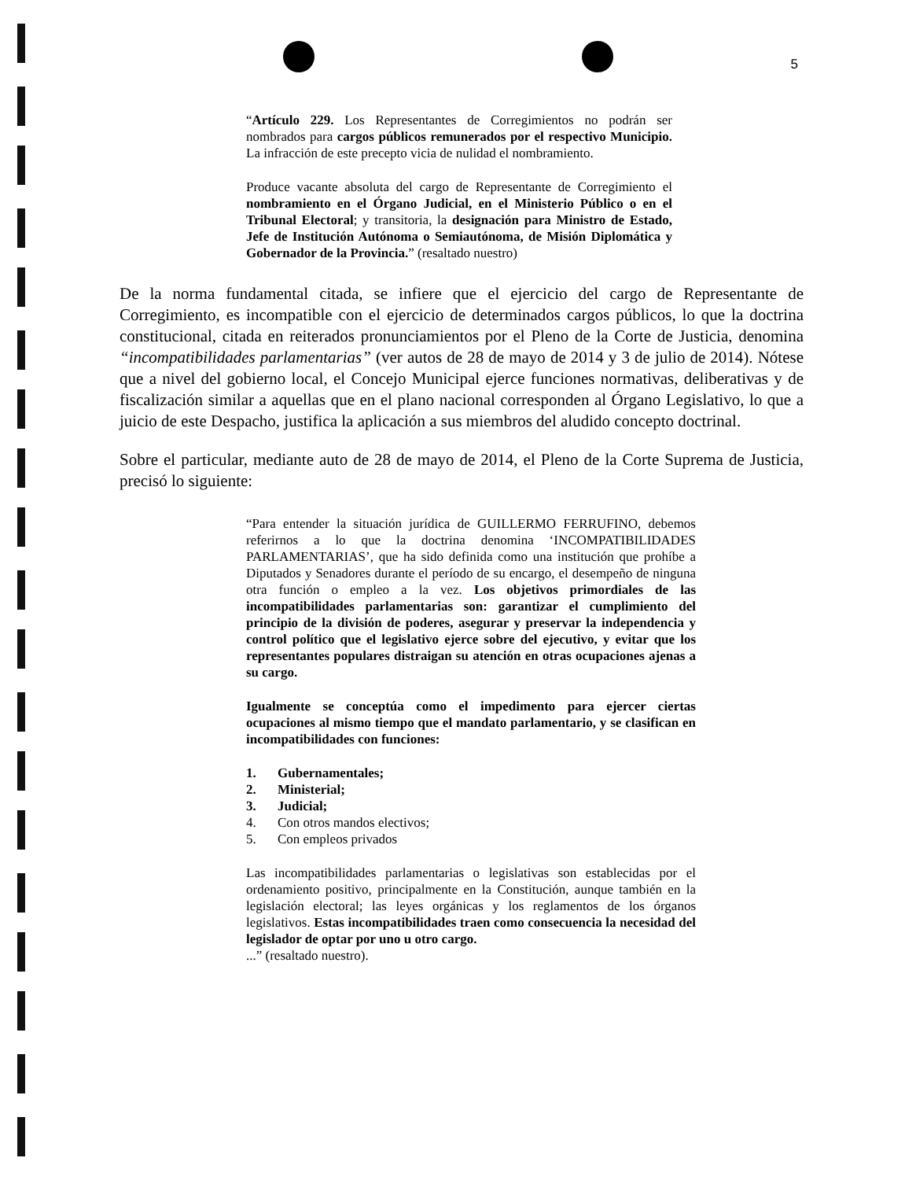5
“Artículo 229. Los Representantes de Corregimientos no podrán ser nombrados para cargos públicos remunerados por el respectivo Municipio. La infracción de este precepto vicia de nulidad el nombramiento.
Produce vacante absoluta del cargo de Representante de Corregimiento el nombramiento en el Órgano Judicial, en el Ministerio Público o en el Tribunal Electoral; y transitoria, la designación para Ministro de Estado, Jefe de Institución Autónoma o Semiautónoma, de Misión Diplomática y Gobernador de la Provincia.” (resaltado nuestro)
De la norma fundamental citada, se infiere que el ejercicio del cargo de Representante de Corregimiento, es incompatible con el ejercicio de determinados cargos públicos, lo que la doctrina constitucional, citada en reiterados pronunciamientos por el Pleno de la Corte de Justicia, denomina “incompatibilidades parlamentarias” (ver autos de 28 de mayo de 2014 y 3 de julio de 2014). Nótese que a nivel del gobierno local, el Concejo Municipal ejerce funciones normativas, deliberativas y de fiscalización similar a aquellas que en el plano nacional corresponden al Órgano Legislativo, lo que a juicio de este Despacho, justifica la aplicación a sus miembros del aludido concepto doctrinal.
Sobre el particular, mediante auto de 28 de mayo de 2014, el Pleno de la Corte Suprema de Justicia, precisó lo siguiente:
“Para entender la situación jurídica de GUILLERMO FERRUFINO, debemos referirnos a lo que la doctrina denomina ‘INCOMPATIBILIDADES PARLAMENTARIAS’, que ha sido definida como una institución que prohíbe a Diputados y Senadores durante el período de su encargo, el desempeño de ninguna otra función o empleo a la vez. Los objetivos primordiales de las incompatibilidades parlamentarias son: garantizar el cumplimiento del principio de la división de poderes, asegurar y preservar la independencia y control político que el legislativo ejerce sobre del ejecutivo, y evitar que los representantes populares distraigan su atención en otras ocupaciones ajenas a su cargo.
Igualmente se conceptúa como el impedimento para ejercer ciertas ocupaciones al mismo tiempo que el mandato parlamentario, y se clasifican en incompatibilidades con funciones:
1. Gubernamentales;
2. Ministerial;
3. Judicial;
4. Con otros mandos electivos;
5. Con empleos privados
Las incompatibilidades parlamentarias o legislativas son establecidas por el ordenamiento positivo, principalmente en la Constitución, aunque también en la legislación electoral; las leyes orgánicas y los reglamentos de los órganos legislativos. Estas incompatibilidades traen como consecuencia la necesidad del legislador de optar por uno u otro cargo.
...” (resaltado nuestro).